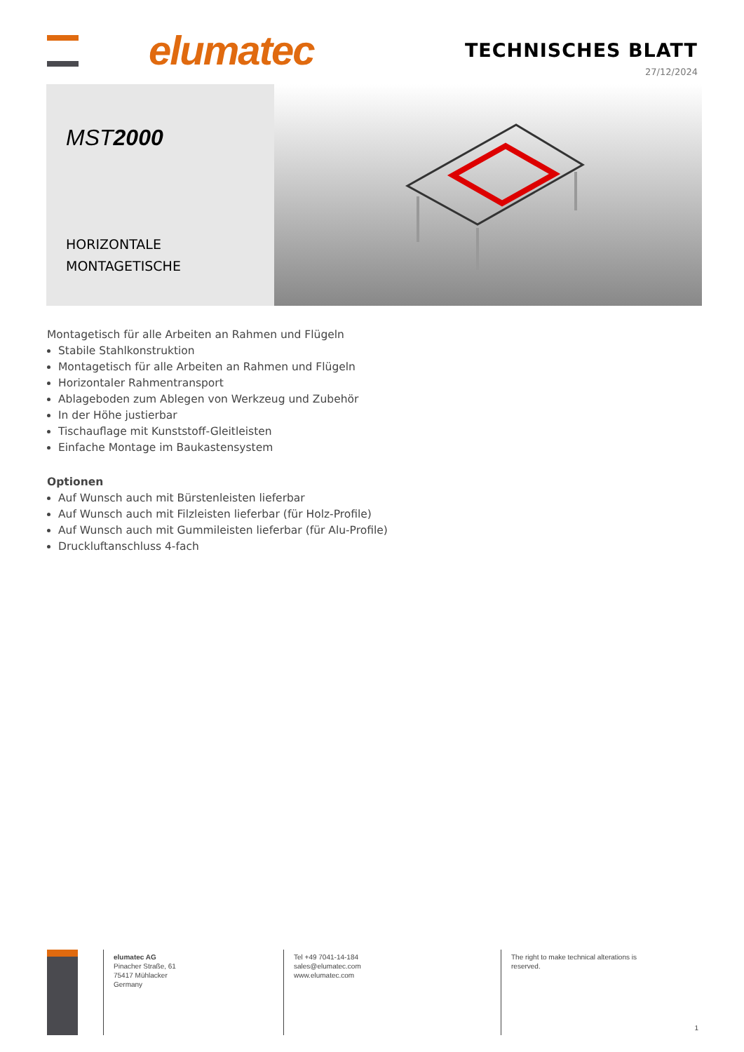elumatec TECHNISCHES BLATT
27/12/2024
MST2000
HORIZONTALE
MONTAGETISCHE
Montagetisch für alle Arbeiten an Rahmen und Flügeln
Stabile Stahlkonstruktion
Montagetisch für alle Arbeiten an Rahmen und Flügeln
Horizontaler Rahmentransport
Ablageboden zum Ablegen von Werkzeug und Zubehör
In der Höhe justierbar
Tischauflage mit Kunststoff-Gleitleisten
Einfache Montage im Baukastensystem
Optionen
Auf Wunsch auch mit Bürstenleisten lieferbar
Auf Wunsch auch mit Filzleisten lieferbar (für Holz-Profile)
Auf Wunsch auch mit Gummileisten lieferbar (für Alu-Profile)
Druckluftanschluss 4-fach
elumatec AG
Pinacher Straße, 61
75417 Mühlacker
Germany
Tel +49 7041-14-184
sales@elumatec.com
www.elumatec.com
The right to make technical alterations is
reserved.
1